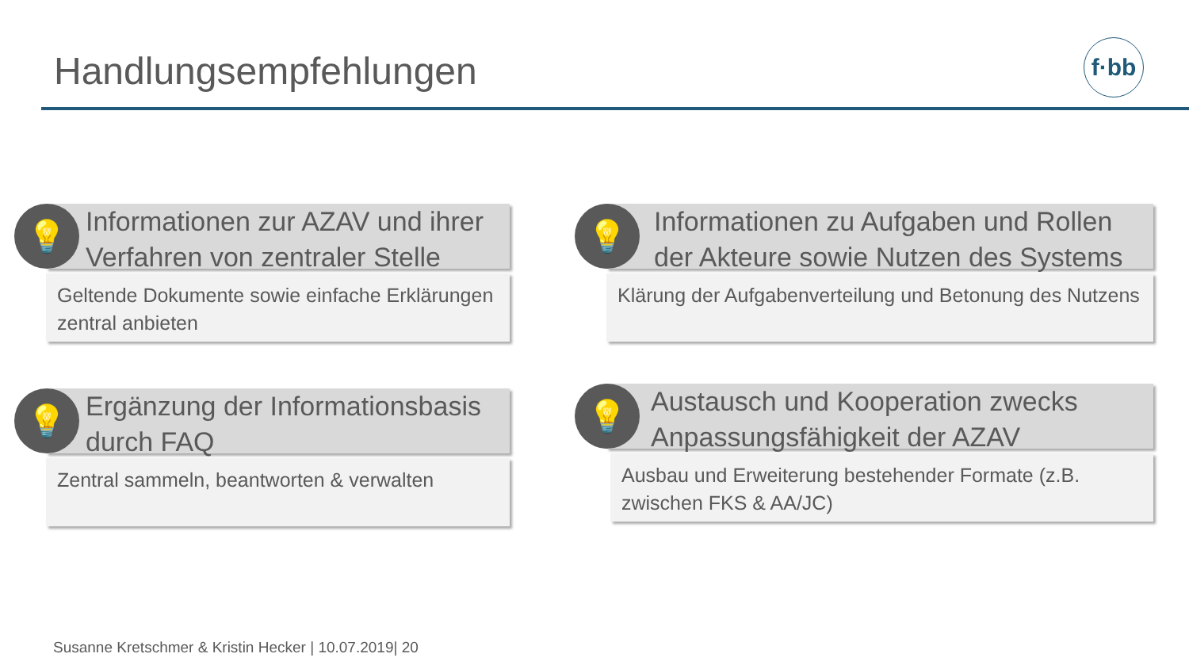Handlungsempfehlungen f·bb
💡
Informationen zur AZAV und ihrer Verfahren von zentraler Stelle
Geltende Dokumente sowie einfache Erklärungen zentral anbieten
💡
Informationen zu Aufgaben und Rollen der Akteure sowie Nutzen des Systems
Klärung der Aufgabenverteilung und Betonung des Nutzens
💡
Ergänzung der Informationsbasis durch FAQ
Zentral sammeln, beantworten & verwalten
💡
Austausch und Kooperation zwecks Anpassungsfähigkeit der AZAV
Ausbau und Erweiterung bestehender Formate (z.B. zwischen FKS & AA/JC)
Susanne Kretschmer & Kristin Hecker | 10.07.2019| 20